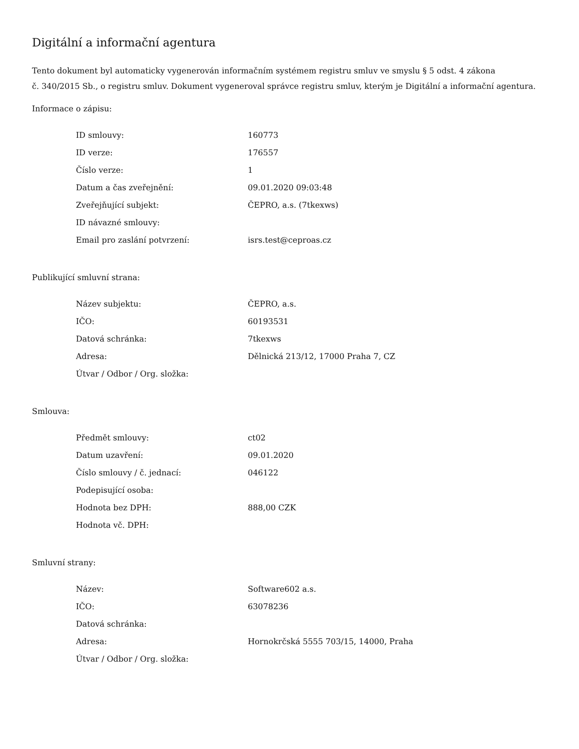Digitální a informační agentura
Tento dokument byl automaticky vygenerován informačním systémem registru smluv ve smyslu § 5 odst. 4 zákona
č. 340/2015 Sb., o registru smluv. Dokument vygeneroval správce registru smluv, kterým je Digitální a informační agentura.
Informace o zápisu:
| ID smlouvy: | 160773 |
| ID verze: | 176557 |
| Číslo verze: | 1 |
| Datum a čas zveřejnění: | 09.01.2020 09:03:48 |
| Zveřejňující subjekt: | ČEPRO, a.s. (7tkexws) |
| ID návazné smlouvy: | |
| Email pro zaslání potvrzení: | isrs.test@ceproas.cz |
Publikující smluvní strana:
| Název subjektu: | ČEPRO, a.s. |
| IČO: | 60193531 |
| Datová schránka: | 7tkexws |
| Adresa: | Dělnická 213/12, 17000 Praha 7, CZ |
| Útvar / Odbor / Org. složka: | |
Smlouva:
| Předmět smlouvy: | ct02 |
| Datum uzavření: | 09.01.2020 |
| Číslo smlouvy / č. jednací: | 046122 |
| Podepisující osoba: | |
| Hodnota bez DPH: | 888,00 CZK |
| Hodnota vč. DPH: | |
Smluvní strany:
| Název: | Software602 a.s. |
| IČO: | 63078236 |
| Datová schránka: | |
| Adresa: | Hornokrčská 5555 703/15, 14000, Praha |
| Útvar / Odbor / Org. složka: | |